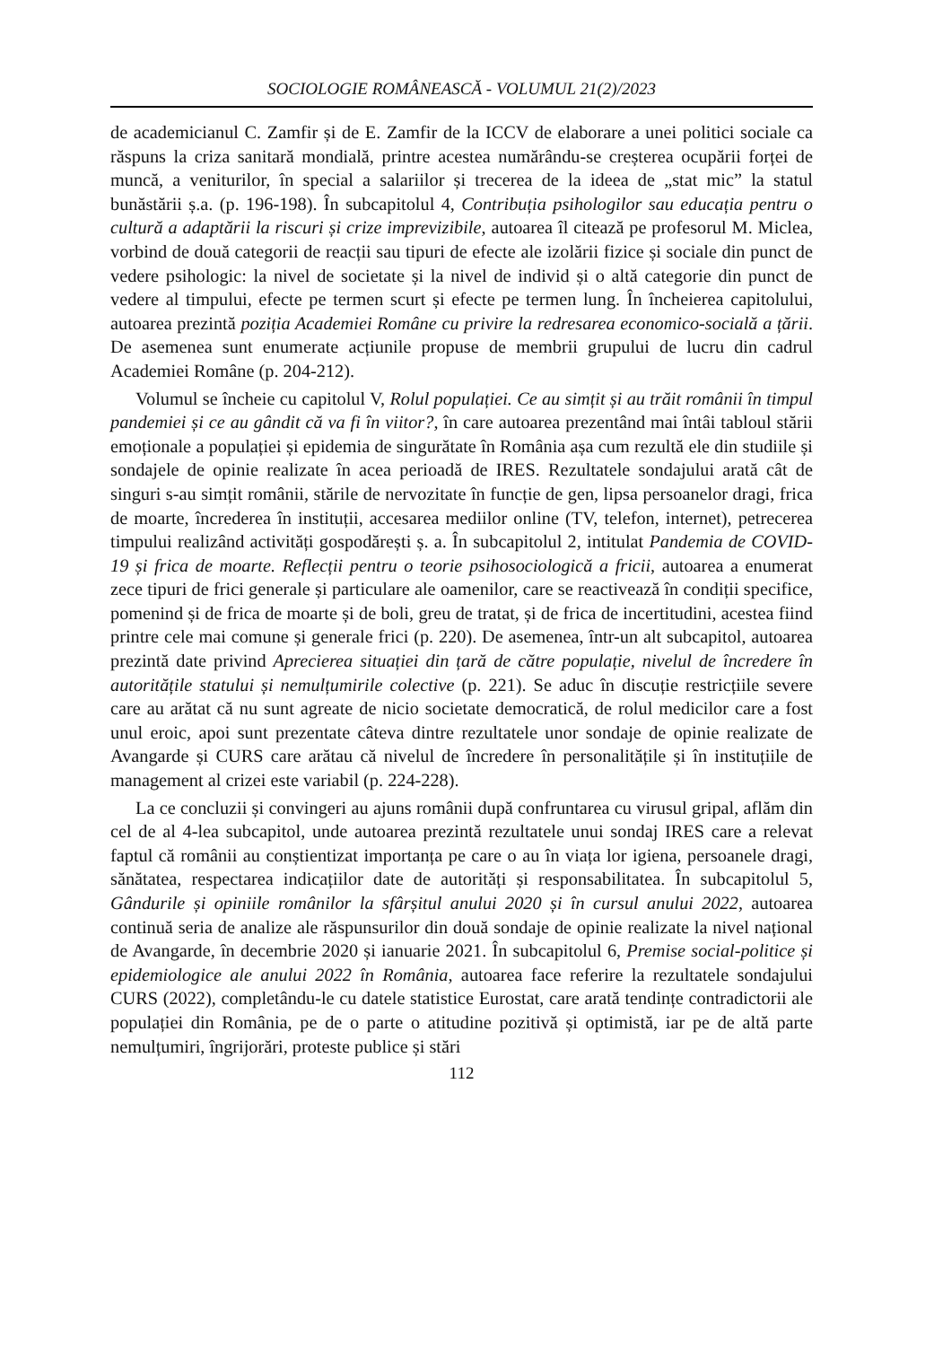SOCIOLOGIE ROMÂNEASCĂ - VOLUMUL 21(2)/2023
de academicianul C. Zamfir și de E. Zamfir de la ICCV de elaborare a unei politici sociale ca răspuns la criza sanitară mondială, printre acestea numărându-se creșterea ocupării forței de muncă, a veniturilor, în special a salariilor și trecerea de la ideea de „stat mic” la statul bunăstării ș.a. (p. 196-198). În subcapitolul 4, Contribuția psihologilor sau educația pentru o cultură a adaptării la riscuri și crize imprevizibile, autoarea îl citează pe profesorul M. Miclea, vorbind de două categorii de reacții sau tipuri de efecte ale izolării fizice și sociale din punct de vedere psihologic: la nivel de societate și la nivel de individ și o altă categorie din punct de vedere al timpului, efecte pe termen scurt și efecte pe termen lung. În încheierea capitolului, autoarea prezintă poziția Academiei Române cu privire la redresarea economico-socială a țării. De asemenea sunt enumerate acțiunile propuse de membrii grupului de lucru din cadrul Academiei Române (p. 204-212).
Volumul se încheie cu capitolul V, Rolul populației. Ce au simțit și au trăit românii în timpul pandemiei și ce au gândit că va fi în viitor?, în care autoarea prezentând mai întâi tabloul stării emoționale a populației și epidemia de singurătate în România așa cum rezultă ele din studiile și sondajele de opinie realizate în acea perioadă de IRES. Rezultatele sondajului arată cât de singuri s-au simțit românii, stările de nervozitate în funcție de gen, lipsa persoanelor dragi, frica de moarte, încrederea în instituții, accesarea mediilor online (TV, telefon, internet), petrecerea timpului realizând activități gospodărești ș. a. În subcapitolul 2, intitulat Pandemia de COVID-19 și frica de moarte. Reflecții pentru o teorie psihosociologică a fricii, autoarea a enumerat zece tipuri de frici generale și particulare ale oamenilor, care se reactivează în condiții specifice, pomenind și de frica de moarte și de boli, greu de tratat, și de frica de incertitudini, acestea fiind printre cele mai comune și generale frici (p. 220). De asemenea, într-un alt subcapitol, autoarea prezintă date privind Aprecierea situației din țară de către populație, nivelul de încredere în autoritățile statului și nemulțumirile colective (p. 221). Se aduc în discuție restricțiile severe care au arătat că nu sunt agreate de nicio societate democratică, de rolul medicilor care a fost unul eroic, apoi sunt prezentate câteva dintre rezultatele unor sondaje de opinie realizate de Avangarde și CURS care arătau că nivelul de încredere în personalitățile și în instituțiile de management al crizei este variabil (p. 224-228).
La ce concluzii și convingeri au ajuns românii după confruntarea cu virusul gripal, aflăm din cel de al 4-lea subcapitol, unde autoarea prezintă rezultatele unui sondaj IRES care a relevat faptul că românii au conștientizat importanța pe care o au în viața lor igiena, persoanele dragi, sănătatea, respectarea indicațiilor date de autorități și responsabilitatea. În subcapitolul 5, Gândurile și opiniile românilor la sfârșitul anului 2020 și în cursul anului 2022, autoarea continuă seria de analize ale răspunsurilor din două sondaje de opinie realizate la nivel național de Avangarde, în decembrie 2020 și ianuarie 2021. În subcapitolul 6, Premise social-politice și epidemiologice ale anului 2022 în România, autoarea face referire la rezultatele sondajului CURS (2022), completându-le cu datele statistice Eurostat, care arată tendințe contradictorii ale populației din România, pe de o parte o atitudine pozitivă și optimistă, iar pe de altă parte nemulțumiri, îngrijorări, proteste publice și stări
112